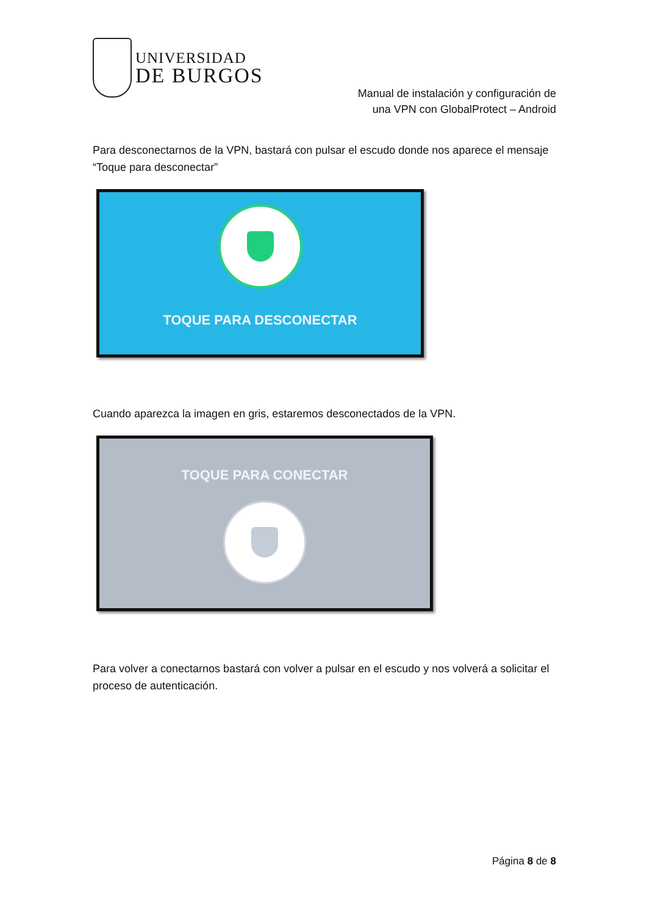UNIVERSIDAD
DE BURGOS
Manual de instalación y configuración de
una VPN con GlobalProtect – Android
Para desconectarnos de la VPN, bastará con pulsar el escudo donde nos aparece el mensaje “Toque para desconectar”
TOQUE PARA DESCONECTAR
Cuando aparezca la imagen en gris, estaremos desconectados de la VPN.
TOQUE PARA CONECTAR
Para volver a conectarnos bastará con volver a pulsar en el escudo y nos volverá a solicitar el proceso de autenticación.
Página 8 de 8